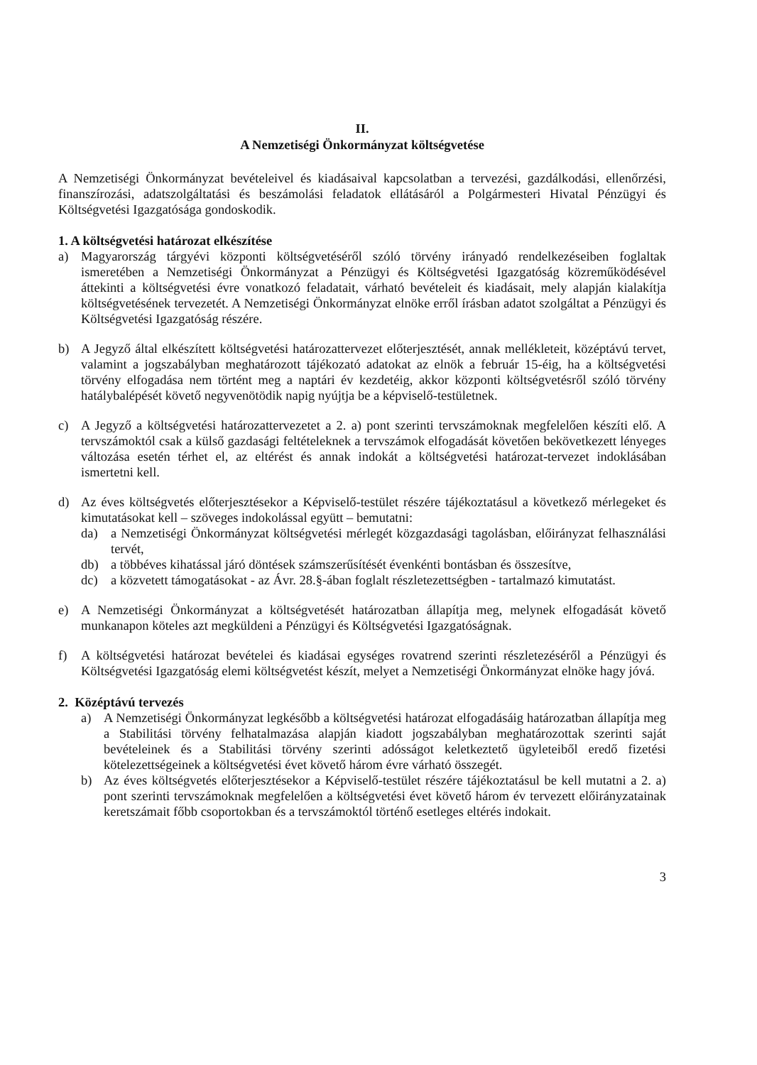II.
A Nemzetiségi Önkormányzat költségvetése
A Nemzetiségi Önkormányzat bevételeivel és kiadásaival kapcsolatban a tervezési, gazdálkodási, ellenőrzési, finanszírozási, adatszolgáltatási és beszámolási feladatok ellátásáról a Polgármesteri Hivatal Pénzügyi és Költségvetési Igazgatósága gondoskodik.
1. A költségvetési határozat elkészítése
a) Magyarország tárgyévi központi költségvetéséről szóló törvény irányadó rendelkezéseiben foglaltak ismeretében a Nemzetiségi Önkormányzat a Pénzügyi és Költségvetési Igazgatóság közreműködésével áttekinti a költségvetési évre vonatkozó feladatait, várható bevételeit és kiadásait, mely alapján kialakítja költségvetésének tervezetét. A Nemzetiségi Önkormányzat elnöke erről írásban adatot szolgáltat a Pénzügyi és Költségvetési Igazgatóság részére.
b) A Jegyző által elkészített költségvetési határozattervezet előterjesztését, annak mellékleteit, középtávú tervet, valamint a jogszabályban meghatározott tájékozató adatokat az elnök a február 15-éig, ha a költségvetési törvény elfogadása nem történt meg a naptári év kezdetéig, akkor központi költségvetésről szóló törvény hatálybalépését követő negyvenötödik napig nyújtja be a képviselő-testületnek.
c) A Jegyző a költségvetési határozattervezetet a 2. a) pont szerinti tervszámoknak megfelelően készíti elő. A tervszámoktól csak a külső gazdasági feltételeknek a tervszámok elfogadását követően bekövetkezett lényeges változása esetén térhet el, az eltérést és annak indokát a költségvetési határozat-tervezet indoklásában ismertetni kell.
d) Az éves költségvetés előterjesztésekor a Képviselő-testület részére tájékoztatásul a következő mérlegeket és kimutatásokat kell – szöveges indokolással együtt – bemutatni:
da) a Nemzetiségi Önkormányzat költségvetési mérlegét közgazdasági tagolásban, előirányzat felhasználási tervét,
db) a többéves kihatással járó döntések számszerűsítését évenkénti bontásban és összesítve,
dc) a közvetett támogatásokat - az Ávr. 28.§-ában foglalt részletezettségben - tartalmazó kimutatást.
e) A Nemzetiségi Önkormányzat a költségvetését határozatban állapítja meg, melynek elfogadását követő munkanapon köteles azt megküldeni a Pénzügyi és Költségvetési Igazgatóságnak.
f) A költségvetési határozat bevételei és kiadásai egységes rovatrend szerinti részletezéséről a Pénzügyi és Költségvetési Igazgatóság elemi költségvetést készít, melyet a Nemzetiségi Önkormányzat elnöke hagy jóvá.
2. Középtávú tervezés
a) A Nemzetiségi Önkormányzat legkésőbb a költségvetési határozat elfogadásáig határozatban állapítja meg a Stabilitási törvény felhatalmazása alapján kiadott jogszabályban meghatározottak szerinti saját bevételeinek és a Stabilitási törvény szerinti adósságot keletkeztető ügyleteiből eredő fizetési kötelezettségeinek a költségvetési évet követő három évre várható összegét.
b) Az éves költségvetés előterjesztésekor a Képviselő-testület részére tájékoztatásul be kell mutatni a 2. a) pont szerinti tervszámoknak megfelelően a költségvetési évet követő három év tervezett előirányzatainak keretszámait főbb csoportokban és a tervszámoktól történő esetleges eltérés indokait.
3